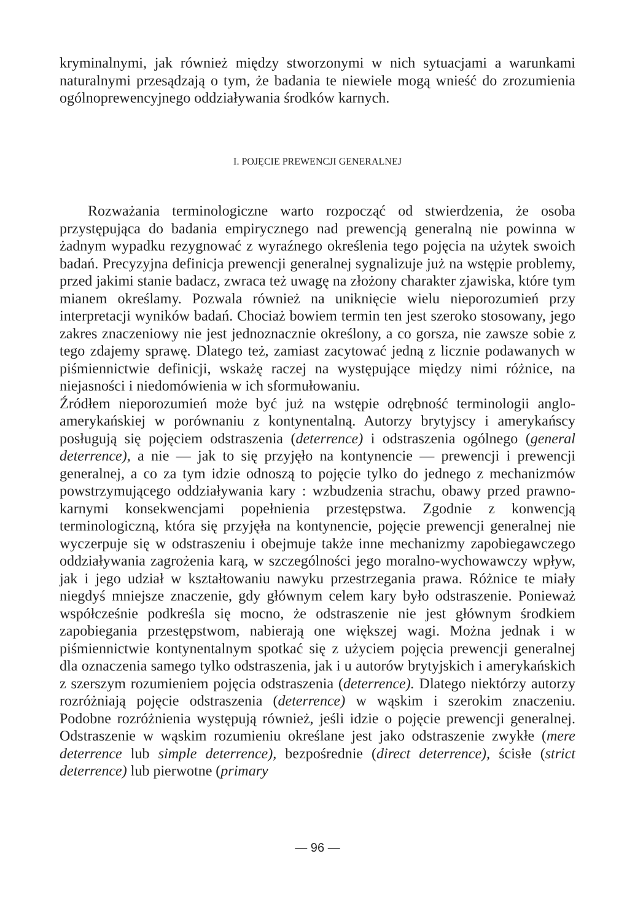kryminalnymi, jak również między stworzonymi w nich sytuacjami a warunkami naturalnymi przesądzają o tym, że badania te niewiele mogą wnieść do zrozumienia ogólnoprewencyjnego oddziaływania środków karnych.
I. POJĘCIE PREWENCJI GENERALNEJ
Rozważania terminologiczne warto rozpocząć od stwierdzenia, że osoba przystępująca do badania empirycznego nad prewencją generalną nie powinna w żadnym wypadku rezygnować z wyraźnego określenia tego pojęcia na użytek swoich badań. Precyzyjna definicja prewencji generalnej sygnalizuje już na wstępie problemy, przed jakimi stanie badacz, zwraca też uwagę na złożony charakter zjawiska, które tym mianem określamy. Pozwala również na uniknięcie wielu nieporozumień przy interpretacji wyników badań. Chociaż bowiem termin ten jest szeroko stosowany, jego zakres znaczeniowy nie jest jednoznacznie określony, a co gorsza, nie zawsze sobie z tego zdajemy sprawę. Dlatego też, zamiast zacytować jedną z licznie podawanych w piśmiennictwie definicji, wskażę raczej na występujące między nimi różnice, na niejasności i niedomówienia w ich sformułowaniu.
Źródłem nieporozumień może być już na wstępie odrębność terminologii anglo-amerykańskiej w porównaniu z kontynentalną. Autorzy brytyjscy i amerykańscy posługują się pojęciem odstraszenia (deterrence) i odstraszenia ogólnego (general deterrence), a nie — jak to się przyjęło na kontynencie — prewencji i prewencji generalnej, a co za tym idzie odnoszą to pojęcie tylko do jednego z mechanizmów powstrzymującego oddziaływania kary : wzbudzenia strachu, obawy przed prawno-karnymi konsekwencjami popełnienia przestępstwa. Zgodnie z konwencją terminologiczną, która się przyjęła na kontynencie, pojęcie prewencji generalnej nie wyczerpuje się w odstraszeniu i obejmuje także inne mechanizmy zapobiegawczego oddziaływania zagrożenia karą, w szczególności jego moralno-wychowawczy wpływ, jak i jego udział w kształtowaniu nawyku przestrzegania prawa. Różnice te miały niegdyś mniejsze znaczenie, gdy głównym celem kary było odstraszenie. Ponieważ współcześnie podkreśla się mocno, że odstraszenie nie jest głównym środkiem zapobiegania przestępstwom, nabierają one większej wagi. Można jednak i w piśmiennictwie kontynentalnym spotkać się z użyciem pojęcia prewencji generalnej dla oznaczenia samego tylko odstraszenia, jak i u autorów brytyjskich i amerykańskich z szerszym rozumieniem pojęcia odstraszenia (deterrence). Dlatego niektórzy autorzy rozróżniają pojęcie odstraszenia (deterrence) w wąskim i szerokim znaczeniu. Podobne rozróżnienia występują również, jeśli idzie o pojęcie prewencji generalnej. Odstraszenie w wąskim rozumieniu określane jest jako odstraszenie zwykłe (mere deterrence lub simple deterrence), bezpośrednie (direct deterrence), ścisłe (strict deterrence) lub pierwotne (primary
— 96 —